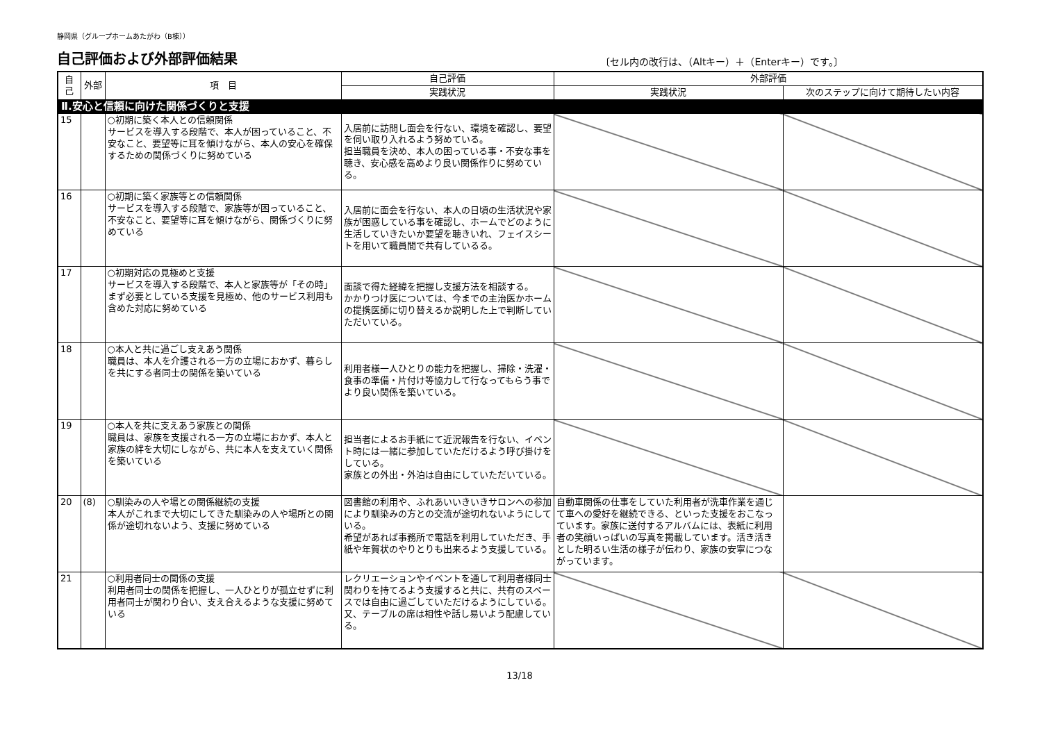静岡県（グループホームあたがわ（B棟））
自己評価および外部評価結果
〔セル内の改行は、（Altキー）＋（Enterキー）です。〕
| 自己 | 外部 | 項 目 | 自己評価 | 外部評価 | |
| --- | --- | --- | --- | --- | --- |
| | | | 実践状況 | 実践状況 | 次のステップに向けて期待したい内容 |
| Ⅱ.安心と信頼に向けた関係づくりと支援 | | | | | |
| 15 | | ○初期に築く本人との信頼関係 サービスを導入する段階で、本人が困っていること、不安なこと、要望等に耳を傾けながら、本人の安心を確保するための関係づくりに努めている | 入居前に訪問し面会を行ない、環境を確認し、要望を伺い取り入れるよう努めている。 担当職員を決め、本人の困っている事・不安な事を聴き、安心感を高めより良い関係作りに努めている。 | | |
| 16 | | ○初期に築く家族等との信頼関係 サービスを導入する段階で、家族等が困っていること、不安なこと、要望等に耳を傾けながら、関係づくりに努めている | 入居前に面会を行ない、本人の日頃の生活状況や家族が困惑している事を確認し、ホームでどのように生活していきたいか要望を聴きいれ、フェイスシートを用いて職員間で共有しているる。 | | |
| 17 | | ○初期対応の見極めと支援 サービスを導入する段階で、本人と家族等が「その時」まず必要としている支援を見極め、他のサービス利用も含めた対応に努めている | 面談で得た経緯を把握し支援方法を相談する。 かかりつけ医については、今までの主治医かホームの提携医師に切り替えるか説明した上で判断していただいている。 | | |
| 18 | | ○本人と共に過ごし支えあう関係 職員は、本人を介護される一方の立場におかず、暮らしを共にする者同士の関係を築いている | 利用者様一人ひとりの能力を把握し、掃除・洗濯・食事の準備・片付け等協力して行なってもらう事でより良い関係を築いている。 | | |
| 19 | | ○本人を共に支えあう家族との関係 職員は、家族を支援される一方の立場におかず、本人と家族の絆を大切にしながら、共に本人を支えていく関係を築いている | 担当者によるお手紙にて近況報告を行ない、イベント時には一緒に参加していただけるよう呼び掛けをしている。 家族との外出・外泊は自由にしていただいている。 | | |
| 20 | (8) | ○馴染みの人や場との関係継続の支援 本人がこれまで大切にしてきた馴染みの人や場所との関係が途切れないよう、支援に努めている | 図書館の利用や、ふれあいいきいきサロンへの参加により馴染みの方との交流が途切れないようにしている。 希望があれば事務所で電話を利用していただき、手紙や年賀状のやりとりも出来るよう支援している。 | 自動車関係の仕事をしていた利用者が洗車作業を通じて車への愛好を継続できる、といった支援をおこなっています。家族に送付するアルバムには、表紙に利用者の笑顔いっぱいの写真を掲載しています。活き活きとした明るい生活の様子が伝わり、家族の安寧につながっています。 | |
| 21 | | ○利用者同士の関係の支援 利用者同士の関係を把握し、一人ひとりが孤立せずに利用者同士が関わり合い、支え合えるような支援に努めている | レクリエーションやイベントを通して利用者様同士関わりを持てるよう支援すると共に、共有のスペースでは自由に過ごしていただけるようにしている。 又、テーブルの席は相性や話し易いよう配慮している。 | | |
13/18